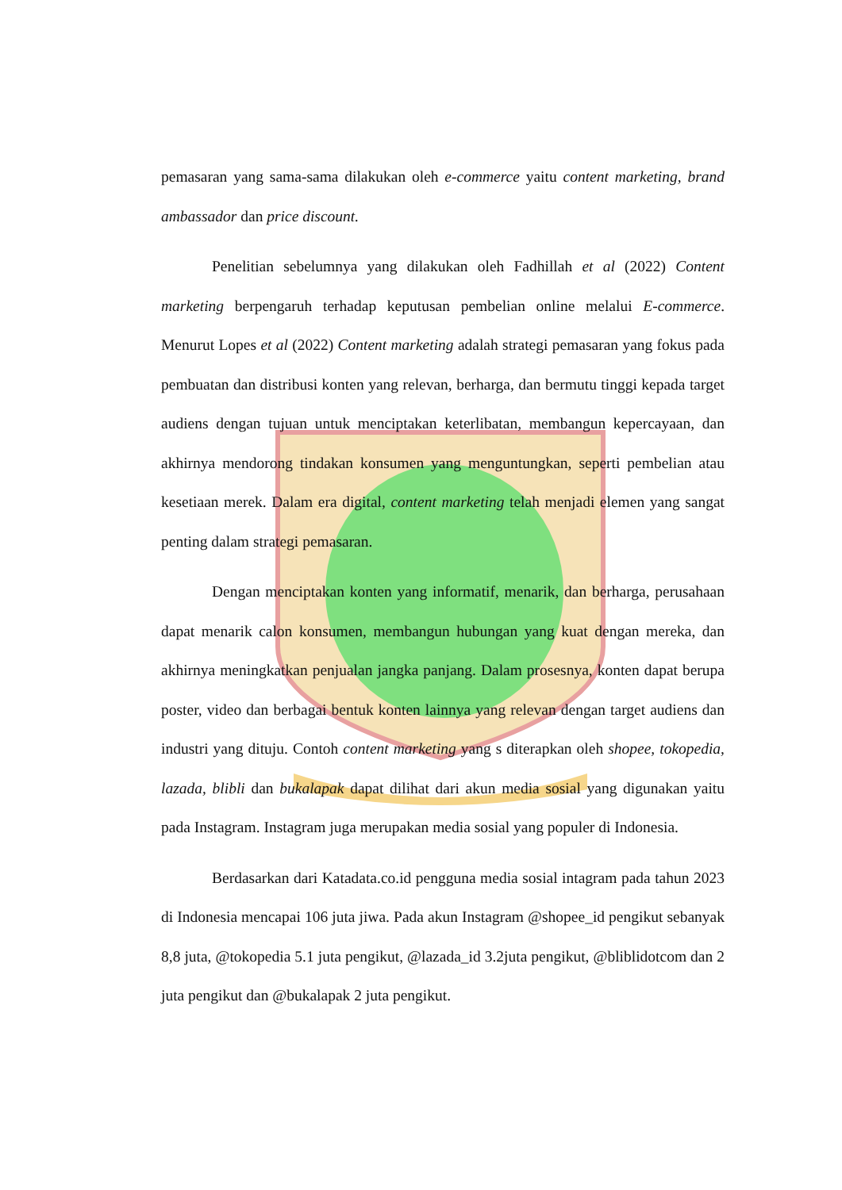pemasaran yang sama-sama dilakukan oleh e-commerce yaitu content marketing, brand ambassador dan price discount.
Penelitian sebelumnya yang dilakukan oleh Fadhillah et al (2022) Content marketing berpengaruh terhadap keputusan pembelian online melalui E-commerce. Menurut Lopes et al (2022) Content marketing adalah strategi pemasaran yang fokus pada pembuatan dan distribusi konten yang relevan, berharga, dan bermutu tinggi kepada target audiens dengan tujuan untuk menciptakan keterlibatan, membangun kepercayaan, dan akhirnya mendorong tindakan konsumen yang menguntungkan, seperti pembelian atau kesetiaan merek. Dalam era digital, content marketing telah menjadi elemen yang sangat penting dalam strategi pemasaran.
Dengan menciptakan konten yang informatif, menarik, dan berharga, perusahaan dapat menarik calon konsumen, membangun hubungan yang kuat dengan mereka, dan akhirnya meningkatkan penjualan jangka panjang. Dalam prosesnya, konten dapat berupa poster, video dan berbagai bentuk konten lainnya yang relevan dengan target audiens dan industri yang dituju. Contoh content marketing yang s diterapkan oleh shopee, tokopedia, lazada, blibli dan bukalapak dapat dilihat dari akun media sosial yang digunakan yaitu pada Instagram. Instagram juga merupakan media sosial yang populer di Indonesia.
Berdasarkan dari Katadata.co.id pengguna media sosial intagram pada tahun 2023 di Indonesia mencapai 106 juta jiwa. Pada akun Instagram @shopee_id pengikut sebanyak 8,8 juta, @tokopedia 5.1 juta pengikut, @lazada_id 3.2juta pengikut, @bliblidotcom dan 2 juta pengikut dan @bukalapak 2 juta pengikut.